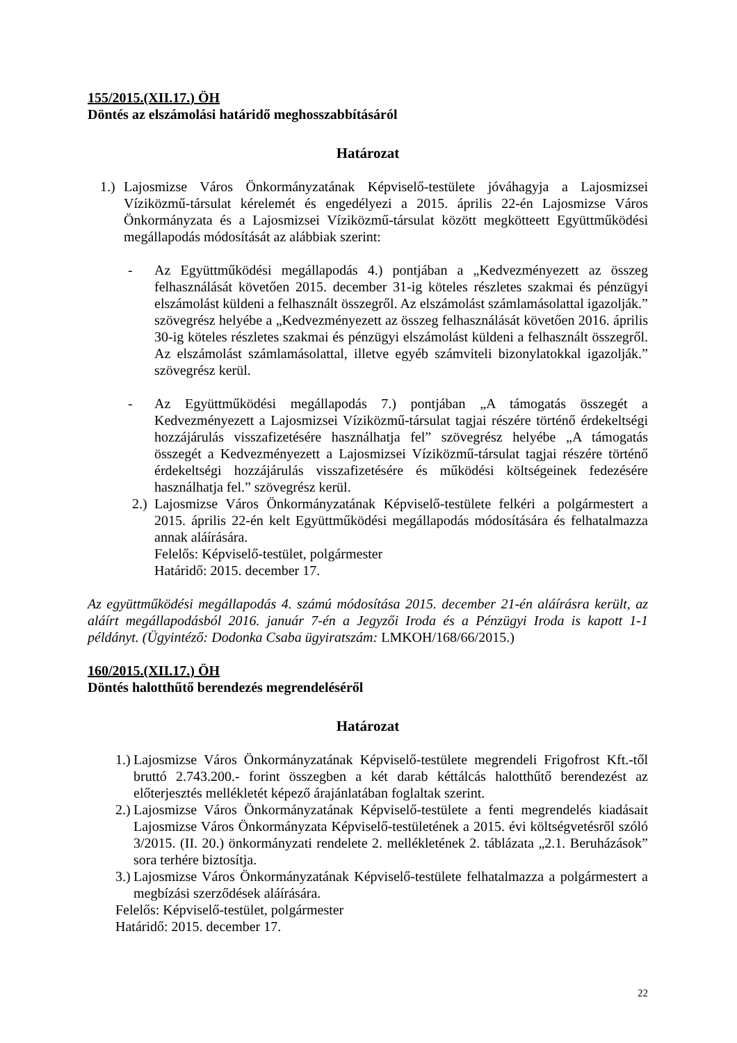155/2015.(XII.17.) ÖH
Döntés az elszámolási határidő meghosszabbításáról
Határozat
1.) Lajosmizse Város Önkormányzatának Képviselő-testülete jóváhagyja a Lajosmizsei Víziközmű-társulat kérelemét és engedélyezi a 2015. április 22-én Lajosmizse Város Önkormányzata és a Lajosmizsei Víziközmű-társulat között megkötteett Együttműködési megállapodás módosítását az alábbiak szerint:
- Az Együttműködési megállapodás 4.) pontjában a „Kedvezményezett az összeg felhasználását követően 2015. december 31-ig köteles részletes szakmai és pénzügyi elszámolást küldeni a felhasznált összegről. Az elszámolást számlamásolattal igazolják.” szövegrész helyébe a „Kedvezményezett az összeg felhasználását követően 2016. április 30-ig köteles részletes szakmai és pénzügyi elszámolást küldeni a felhasznált összegről. Az elszámolást számlamásolattal, illetve egyéb számviteli bizonylatokkal igazolják.” szövegrész kerül.
- Az Együttműködési megállapodás 7.) pontjában „A támogatás összegét a Kedvezményezett a Lajosmizsei Víziközmű-társulat tagjai részére történő érdekeltségi hozzájárulás visszafizetésére használhatja fel” szövegrész helyébe „A támogatás összegét a Kedvezményezett a Lajosmizsei Víziközmű-társulat tagjai részére történő érdekeltségi hozzájárulás visszafizetésére és működési költségeinek fedezésére használhatja fel.” szövegrész kerül.
2.) Lajosmizse Város Önkormányzatának Képviselő-testülete felkéri a polgármestert a 2015. április 22-én kelt Együttműködési megállapodás módosítására és felhatalmazza annak aláírására.
Felelős: Képviselő-testület, polgármester
Határidő: 2015. december 17.
Az együttműködési megállapodás 4. számú módosítása 2015. december 21-én aláírásra került, az aláírt megállapodásból 2016. január 7-én a Jegyzői Iroda és a Pénzügyi Iroda is kapott 1-1 példányt. (Ügyintéző: Dodonka Csaba ügyiratszám: LMKOH/168/66/2015.)
160/2015.(XII.17.) ÖH
Döntés halotthűtő berendezés megrendeléséről
Határozat
1.) Lajosmizse Város Önkormányzatának Képviselő-testülete megrendeli Frigofrost Kft.-től bruttó 2.743.200.- forint összegben a két darab kéttálcás halotthűtő berendezést az előterjesztés mellékletét képező árajánlatában foglaltak szerint.
2.) Lajosmizse Város Önkormányzatának Képviselő-testülete a fenti megrendelés kiadásait Lajosmizse Város Önkormányzata Képviselő-testületének a 2015. évi költségvetésről szóló 3/2015. (II. 20.) önkormányzati rendelete 2. mellékletének 2. táblázata „2.1. Beruházások” sora terhére biztosítja.
3.) Lajosmizse Város Önkormányzatának Képviselő-testülete felhatalmazza a polgármestert a megbízási szerződések aláírására.
Felelős: Képviselő-testület, polgármester
Határidő: 2015. december 17.
22